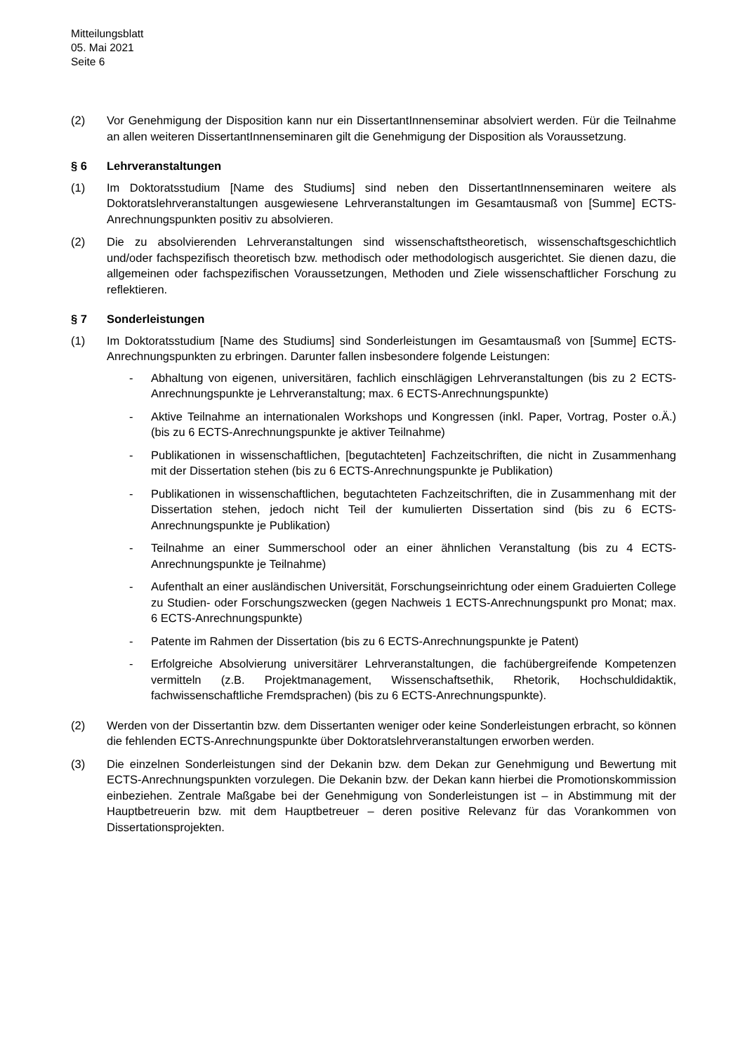Mitteilungsblatt
05. Mai 2021
Seite 6
(2) Vor Genehmigung der Disposition kann nur ein DissertantInnenseminar absolviert werden. Für die Teilnahme an allen weiteren DissertantInnenseminaren gilt die Genehmigung der Disposition als Voraussetzung.
§ 6 Lehrveranstaltungen
(1) Im Doktoratsstudium [Name des Studiums] sind neben den DissertantInnenseminaren weitere als Doktoratslehrveranstaltungen ausgewiesene Lehrveranstaltungen im Gesamtausmaß von [Summe] ECTS-Anrechnungspunkten positiv zu absolvieren.
(2) Die zu absolvierenden Lehrveranstaltungen sind wissenschaftstheoretisch, wissenschaftsgeschichtlich und/oder fachspezifisch theoretisch bzw. methodisch oder methodologisch ausgerichtet. Sie dienen dazu, die allgemeinen oder fachspezifischen Voraussetzungen, Methoden und Ziele wissenschaftlicher Forschung zu reflektieren.
§ 7 Sonderleistungen
(1) Im Doktoratsstudium [Name des Studiums] sind Sonderleistungen im Gesamtausmaß von [Summe] ECTS-Anrechnungspunkten zu erbringen. Darunter fallen insbesondere folgende Leistungen:
- Abhaltung von eigenen, universitären, fachlich einschlägigen Lehrveranstaltungen (bis zu 2 ECTS-Anrechnungspunkte je Lehrveranstaltung; max. 6 ECTS-Anrechnungspunkte)
- Aktive Teilnahme an internationalen Workshops und Kongressen (inkl. Paper, Vortrag, Poster o.Ä.) (bis zu 6 ECTS-Anrechnungspunkte je aktiver Teilnahme)
- Publikationen in wissenschaftlichen, [begutachteten] Fachzeitschriften, die nicht in Zusammenhang mit der Dissertation stehen (bis zu 6 ECTS-Anrechnungspunkte je Publikation)
- Publikationen in wissenschaftlichen, begutachteten Fachzeitschriften, die in Zusammenhang mit der Dissertation stehen, jedoch nicht Teil der kumulierten Dissertation sind (bis zu 6 ECTS-Anrechnungspunkte je Publikation)
- Teilnahme an einer Summerschool oder an einer ähnlichen Veranstaltung (bis zu 4 ECTS-Anrechnungspunkte je Teilnahme)
- Aufenthalt an einer ausländischen Universität, Forschungseinrichtung oder einem Graduierten College zu Studien- oder Forschungszwecken (gegen Nachweis 1 ECTS-Anrechnungspunkt pro Monat; max. 6 ECTS-Anrechnungspunkte)
- Patente im Rahmen der Dissertation (bis zu 6 ECTS-Anrechnungspunkte je Patent)
- Erfolgreiche Absolvierung universitärer Lehrveranstaltungen, die fachübergreifende Kompetenzen vermitteln (z.B. Projektmanagement, Wissenschaftsethik, Rhetorik, Hochschuldidaktik, fachwissenschaftliche Fremdsprachen) (bis zu 6 ECTS-Anrechnungspunkte).
(2) Werden von der Dissertantin bzw. dem Dissertanten weniger oder keine Sonderleistungen erbracht, so können die fehlenden ECTS-Anrechnungspunkte über Doktoratslehrveranstaltungen erworben werden.
(3) Die einzelnen Sonderleistungen sind der Dekanin bzw. dem Dekan zur Genehmigung und Bewertung mit ECTS-Anrechnungspunkten vorzulegen. Die Dekanin bzw. der Dekan kann hierbei die Promotionskommission einbeziehen. Zentrale Maßgabe bei der Genehmigung von Sonderleistungen ist – in Abstimmung mit der Hauptbetreuerin bzw. mit dem Hauptbetreuer – deren positive Relevanz für das Vorankommen von Dissertationsprojekten.